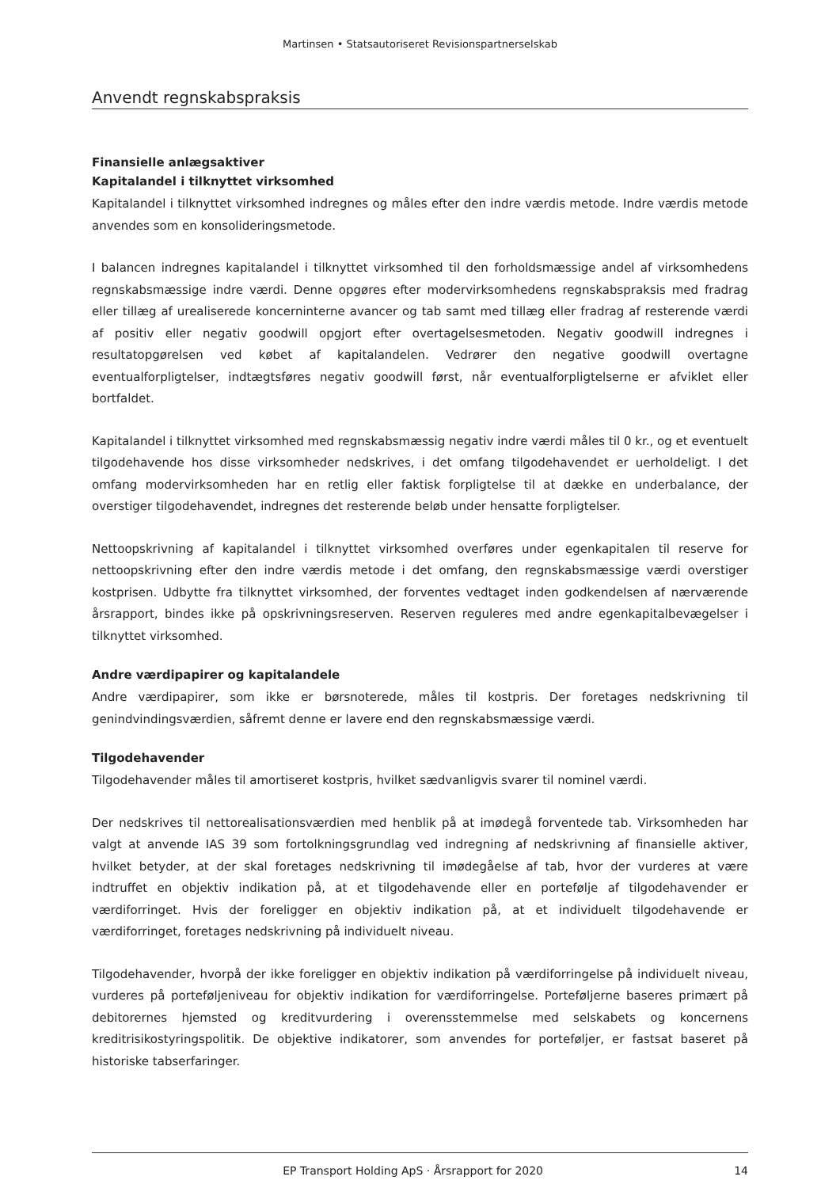Martinsen • Statsautoriseret Revisionspartnerselskab
Anvendt regnskabspraksis
Finansielle anlægsaktiver
Kapitalandel i tilknyttet virksomhed
Kapitalandel i tilknyttet virksomhed indregnes og måles efter den indre værdis metode. Indre værdis metode anvendes som en konsolideringsmetode.
I balancen indregnes kapitalandel i tilknyttet virksomhed til den forholdsmæssige andel af virksomhedens regnskabsmæssige indre værdi. Denne opgøres efter modervirksomhedens regnskabspraksis med fradrag eller tillæg af urealiserede koncerninterne avancer og tab samt med tillæg eller fradrag af resterende værdi af positiv eller negativ goodwill opgjort efter overtagelsesmetoden. Negativ goodwill indregnes i resultatopgørelsen ved købet af kapitalandelen. Vedrører den negative goodwill overtagne eventualforpligtelser, indtægtsføres negativ goodwill først, når eventualforpligtelserne er afviklet eller bortfaldet.
Kapitalandel i tilknyttet virksomhed med regnskabsmæssig negativ indre værdi måles til 0 kr., og et eventuelt tilgodehavende hos disse virksomheder nedskrives, i det omfang tilgodehavendet er uerholdeligt. I det omfang modervirksomheden har en retlig eller faktisk forpligtelse til at dække en underbalance, der overstiger tilgodehavendet, indregnes det resterende beløb under hensatte forpligtelser.
Nettoopskrivning af kapitalandel i tilknyttet virksomhed overføres under egenkapitalen til reserve for nettoopskrivning efter den indre værdis metode i det omfang, den regnskabsmæssige værdi overstiger kostprisen. Udbytte fra tilknyttet virksomhed, der forventes vedtaget inden godkendelsen af nærværende årsrapport, bindes ikke på opskrivningsreserven. Reserven reguleres med andre egenkapitalbevægelser i tilknyttet virksomhed.
Andre værdipapirer og kapitalandele
Andre værdipapirer, som ikke er børsnoterede, måles til kostpris. Der foretages nedskrivning til genindvindingsværdien, såfremt denne er lavere end den regnskabsmæssige værdi.
Tilgodehavender
Tilgodehavender måles til amortiseret kostpris, hvilket sædvanligvis svarer til nominel værdi.
Der nedskrives til nettorealisationsværdien med henblik på at imødegå forventede tab. Virksomheden har valgt at anvende IAS 39 som fortolkningsgrundlag ved indregning af nedskrivning af finansielle aktiver, hvilket betyder, at der skal foretages nedskrivning til imødegåelse af tab, hvor der vurderes at være indtruffet en objektiv indikation på, at et tilgodehavende eller en portefølje af tilgodehavender er værdiforringet. Hvis der foreligger en objektiv indikation på, at et individuelt tilgodehavende er værdiforringet, foretages nedskrivning på individuelt niveau.
Tilgodehavender, hvorpå der ikke foreligger en objektiv indikation på værdiforringelse på individuelt niveau, vurderes på porteføljeniveau for objektiv indikation for værdiforringelse. Porteføljerne baseres primært på debitorernes hjemsted og kreditvurdering i overensstemmelse med selskabets og koncernens kreditrisikostyringspolitik. De objektive indikatorer, som anvendes for porteføljer, er fastsat baseret på historiske tabserfaringer.
EP Transport Holding ApS · Årsrapport for 2020 14